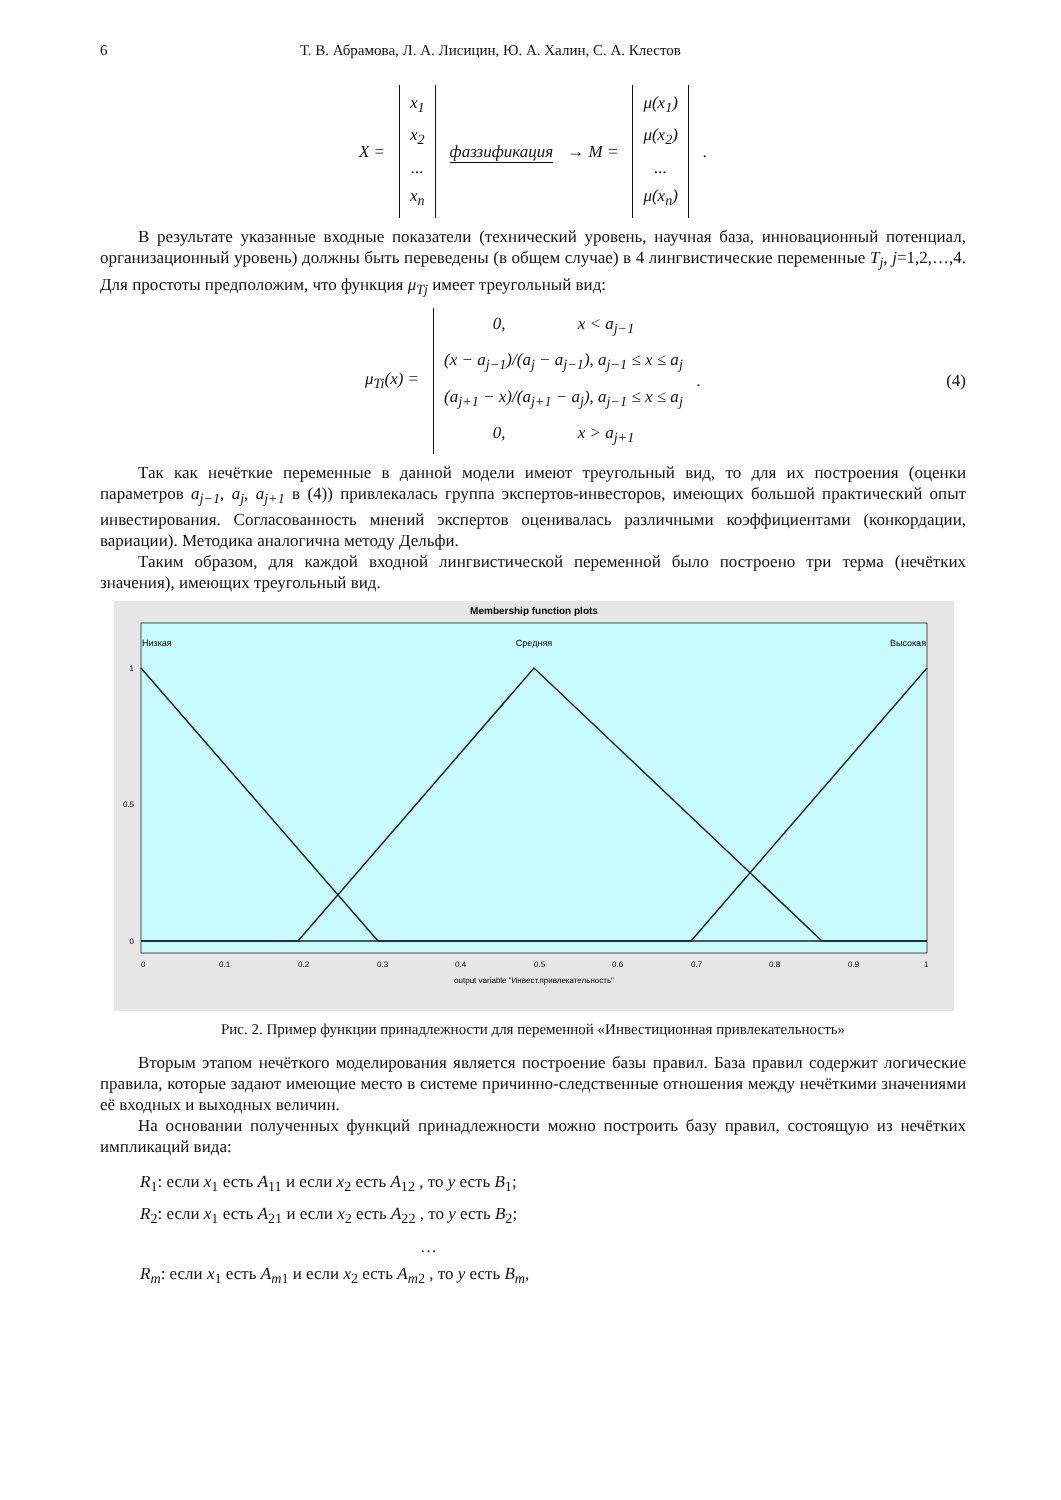6 Т. В. Абрамова, Л. А. Лисицин, Ю. А. Халин, С. А. Клестов
X =
x<sub>1</sub>
x<sub>2</sub>...
x<sub>n</sub>
фаззификация → M =
μ(x<sub>1</sub>)
μ(x<sub>2</sub>)...
μ(x<sub>n</sub>)
.
В результате указанные входные показатели (технический уровень, научная база, инновационный потенциал, организационный уровень) должны быть переведены (в общем случае) в 4 лингвистические переменные T<sub>j</sub>, j=1,2,…,4. Для простоты предположим, что функция μ<sub>Tj</sub> имеет треугольный вид:
μ<sub>Ti</sub>(x) =
0, x < a<sub>j−1</sub>
(x − a<sub>j−1</sub>)/(a<sub>j</sub> − a<sub>j−1</sub>), a<sub>j−1</sub> ≤ x ≤ a<sub>j</sub>
(a<sub>j+1</sub> − x)/(a<sub>j+1</sub> − a<sub>j</sub>), a<sub>j−1</sub> ≤ x ≤ a<sub>j</sub>
0, x > a<sub>j+1</sub>
. (4)
Так как нечёткие переменные в данной модели имеют треугольный вид, то для их построения (оценки параметров a<sub>j−1</sub>, a<sub>j</sub>, a<sub>j+1</sub> в (4)) привлекалась группа экспертов-инвесторов, имеющих большой практический опыт инвестирования. Согласованность мнений экспертов оценивалась различными коэффициентами (конкордации, вариации). Методика аналогична методу Дельфи.
Таким образом, для каждой входной лингвистической переменной было построено три терма (нечётких значения), имеющих треугольный вид.
Membership function plots
Низкая
Средняя
Высокая
1
0.5
0
0
0.1
0.2
0.3
0.4
0.5
0.6
0.7
0.8
0.9
1
output variable "Инвест.привлекательность"
Рис. 2. Пример функции принадлежности для переменной «Инвестиционная привлекательность»
Вторым этапом нечёткого моделирования является построение базы правил. База правил содержит логические правила, которые задают имеющие место в системе причинно-следственные отношения между нечёткими значениями её входных и выходных величин.
На основании полученных функций принадлежности можно построить базу правил, состоящую из нечётких импликаций вида:
R<sub>1</sub>: если x<sub>1</sub> есть A<sub>11</sub> и если x<sub>2</sub> есть A<sub>12</sub> , то y есть B<sub>1</sub>;
R<sub>2</sub>: если x<sub>1</sub> есть A<sub>21</sub> и если x<sub>2</sub> есть A<sub>22</sub> , то y есть B<sub>2</sub>;
…
R<sub>m</sub>: если x<sub>1</sub> есть A<sub>m1</sub> и если x<sub>2</sub> есть A<sub>m2</sub> , то y есть B<sub>m</sub>,